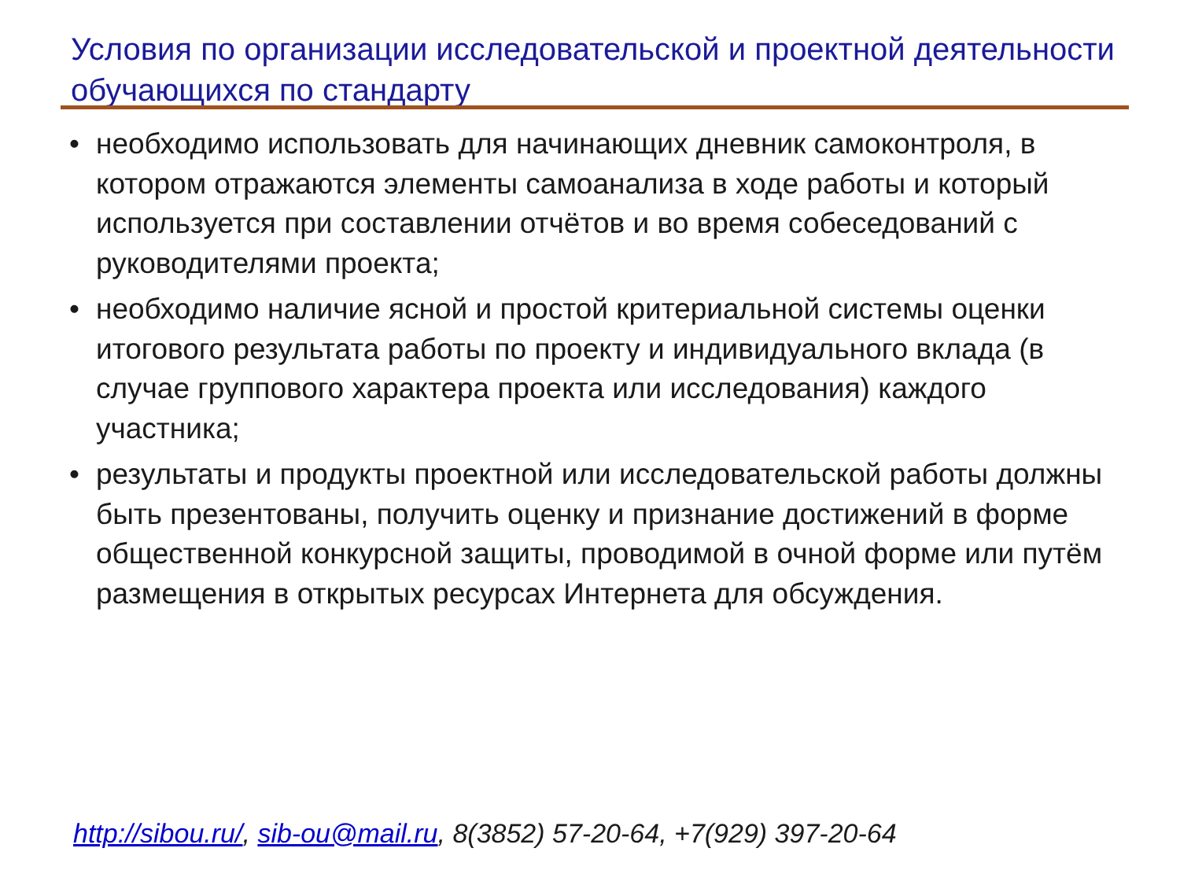Условия по организации исследовательской и проектной деятельности обучающихся по стандарту
• необходимо использовать для начинающих дневник самоконтроля, в котором отражаются элементы самоанализа в ходе работы и который используется при составлении отчётов и во время собеседований с руководителями проекта;
• необходимо наличие ясной и простой критериальной системы оценки итогового результата работы по проекту и индивидуального вклада (в случае группового характера проекта или исследования) каждого участника;
• результаты и продукты проектной или исследовательской работы должны быть презентованы, получить оценку и признание достижений в форме общественной конкурсной защиты, проводимой в очной форме или путём размещения в открытых ресурсах Интернета для обсуждения.
http://sibou.ru/, sib-ou@mail.ru, 8(3852) 57-20-64, +7(929) 397-20-64